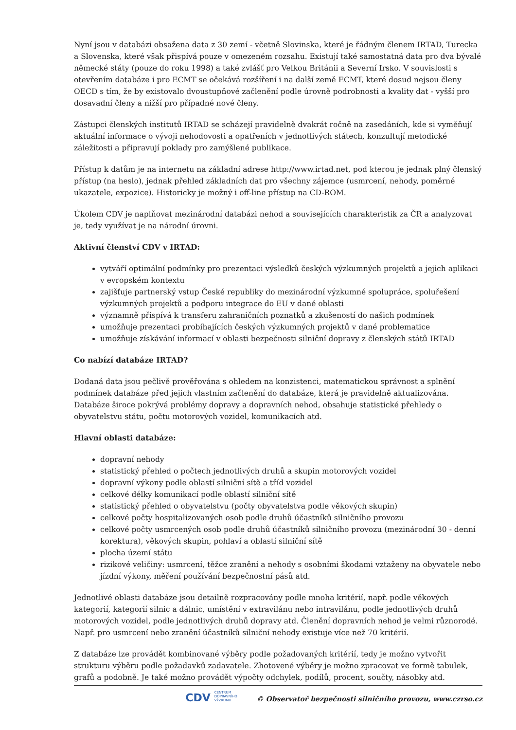Nyní jsou v databázi obsažena data z 30 zemí - včetně Slovinska, které je řádným členem IRTAD, Turecka a Slovenska, které však přispívá pouze v omezeném rozsahu. Existují také samostatná data pro dva bývalé německé státy (pouze do roku 1998) a také zvlášť pro Velkou Británii a Severní Irsko. V souvislosti s otevřením databáze i pro ECMT se očekává rozšíření i na další země ECMT, které dosud nejsou členy OECD s tím, že by existovalo dvoustupňové začlenění podle úrovně podrobnosti a kvality dat - vyšší pro dosavadní členy a nižší pro případné nové členy.
Zástupci členských institutů IRTAD se scházejí pravidelně dvakrát ročně na zasedáních, kde si vyměňují aktuální informace o vývoji nehodovosti a opatřeních v jednotlivých státech, konzultují metodické záležitosti a připravují poklady pro zamýšlené publikace.
Přístup k datům je na internetu na základní adrese http://www.irtad.net, pod kterou je jednak plný členský přístup (na heslo), jednak přehled základních dat pro všechny zájemce (usmrcení, nehody, poměrné ukazatele, expozice). Historicky je možný i off-line přístup na CD-ROM.
Úkolem CDV je naplňovat mezinárodní databázi nehod a souvisejících charakteristik za ČR a analyzovat je, tedy využívat je na národní úrovni.
Aktivní členství CDV v IRTAD:
vytváří optimální podmínky pro prezentaci výsledků českých výzkumných projektů a jejich aplikaci v evropském kontextu
zajišťuje partnerský vstup České republiky do mezinárodní výzkumné spolupráce, spoluřešení výzkumných projektů a podporu integrace do EU v dané oblasti
významně přispívá k transferu zahraničních poznatků a zkušeností do našich podmínek
umožňuje prezentaci probíhajících českých výzkumných projektů v dané problematice
umožňuje získávání informací v oblasti bezpečnosti silniční dopravy z členských států IRTAD
Co nabízí databáze IRTAD?
Dodaná data jsou pečlivě prověřována s ohledem na konzistenci, matematickou správnost a splnění podmínek databáze před jejich vlastním začlenění do databáze, která je pravidelně aktualizována. Databáze široce pokrývá problémy dopravy a dopravních nehod, obsahuje statistické přehledy o obyvatelstvu státu, počtu motorových vozidel, komunikacích atd.
Hlavní oblasti databáze:
dopravní nehody
statistický přehled o počtech jednotlivých druhů a skupin motorových vozidel
dopravní výkony podle oblastí silniční sítě a tříd vozidel
celkové délky komunikací podle oblastí silniční sítě
statistický přehled o obyvatelstvu (počty obyvatelstva podle věkových skupin)
celkové počty hospitalizovaných osob podle druhů účastníků silničního provozu
celkové počty usmrcených osob podle druhů účastníků silničního provozu (mezinárodní 30 - denní korektura), věkových skupin, pohlaví a oblastí silniční sítě
plocha území státu
rizikové veličiny: usmrcení, těžce zranění a nehody s osobními škodami vztaženy na obyvatele nebo jízdní výkony, měření používání bezpečnostní pásů atd.
Jednotlivé oblasti databáze jsou detailně rozpracovány podle mnoha kritérií, např. podle věkových kategorií, kategorií silnic a dálnic, umístění v extravilánu nebo intravilánu, podle jednotlivých druhů motorových vozidel, podle jednotlivých druhů dopravy atd. Členění dopravních nehod je velmi různorodé. Např. pro usmrcení nebo zranění účastníků silniční nehody existuje více než 70 kritérií.
Z databáze lze provádět kombinované výběry podle požadovaných kritérií, tedy je možno vytvořit strukturu výběru podle požadavků zadavatele. Zhotovené výběry je možno zpracovat ve formě tabulek, grafů a podobně. Je také možno provádět výpočty odchylek, podílů, procent, součty, násobky atd.
CDV CENTRUM
DOPRAVNÍHO
VÝZKUMU © Observatoř bezpečnosti silničního provozu, www.czrso.cz